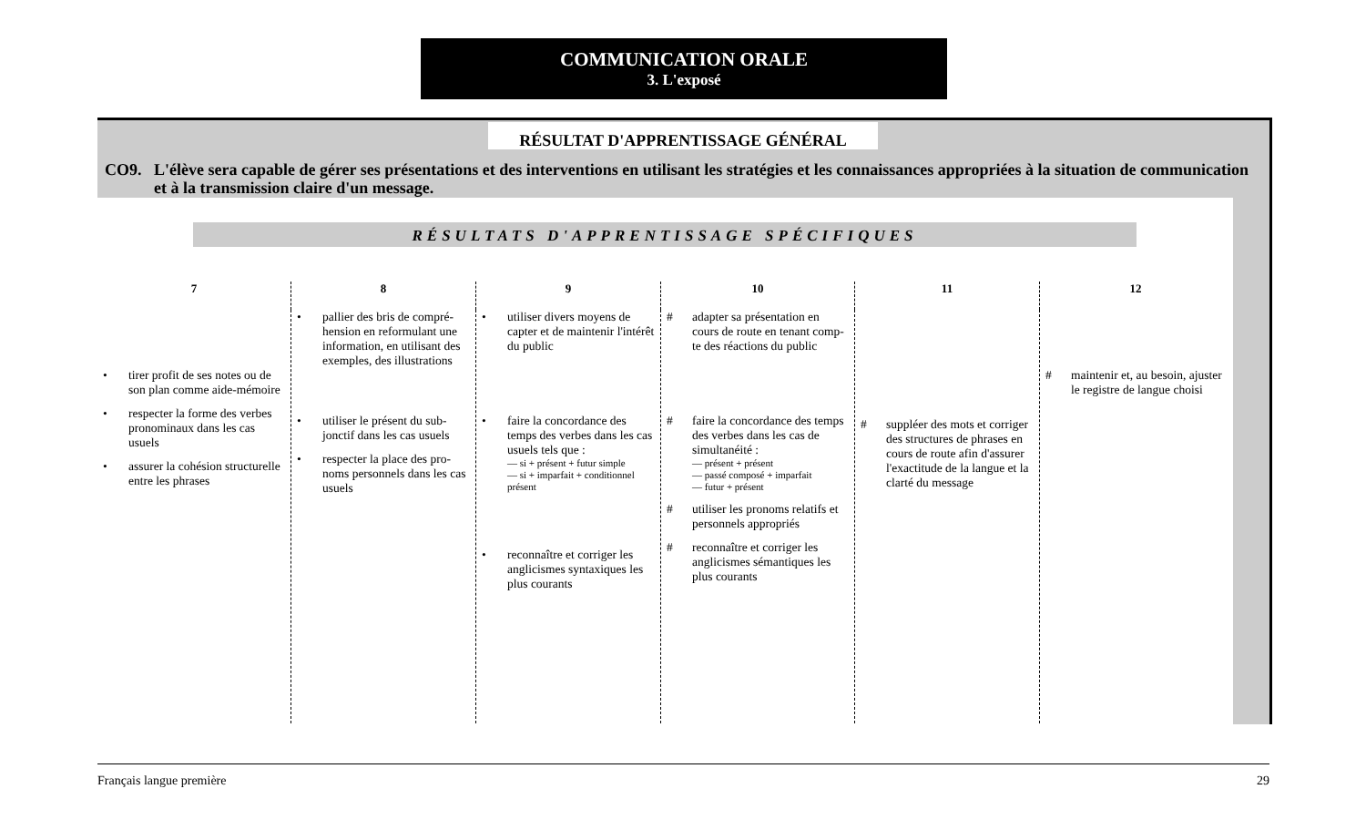COMMUNICATION ORALE
3. L'exposé
RÉSULTAT D'APPRENTISSAGE GÉNÉRAL
CO9. L'élève sera capable de gérer ses présentations et des interventions en utilisant les stratégies et les connaissances appropriées à la situation de communication et à la transmission claire d'un message.
RÉSULTATS D'APPRENTISSAGE SPÉCIFIQUES
| 7 | 8 | 9 | 10 | 11 | 12 |
| --- | --- | --- | --- | --- | --- |
| • tirer profit de ses notes ou de son plan comme aide-mémoire • respecter la forme des verbes pronominaux dans les cas usuels • assurer la cohésion structurelle entre les phrases | • pallier des bris de compré-hension en reformulant une information, en utilisant des exemples, des illustrations • utiliser le présent du sub-jonctif dans les cas usuels • respecter la place des pro-noms personnels dans les cas usuels | • utiliser divers moyens de capter et de maintenir l'intérêt du public • faire la concordance des temps des verbes dans les cas usuels tels que : — si + présent + futur simple — si + imparfait + conditionnel présent • reconnaître et corriger les anglicismes syntaxiques les plus courants | # adapter sa présentation en cours de route en tenant comp-te des réactions du public # faire la concordance des temps des verbes dans les cas de simultanéité : — présent + présent — passé composé + imparfait — futur + présent # utiliser les pronoms relatifs et personnels appropriés # reconnaître et corriger les anglicismes sémantiques les plus courants | # suppléer des mots et corriger des structures de phrases en cours de route afin d'assurer l'exactitude de la langue et la clarté du message | # maintenir et, au besoin, ajuster le registre de langue choisi |
Français langue première 29